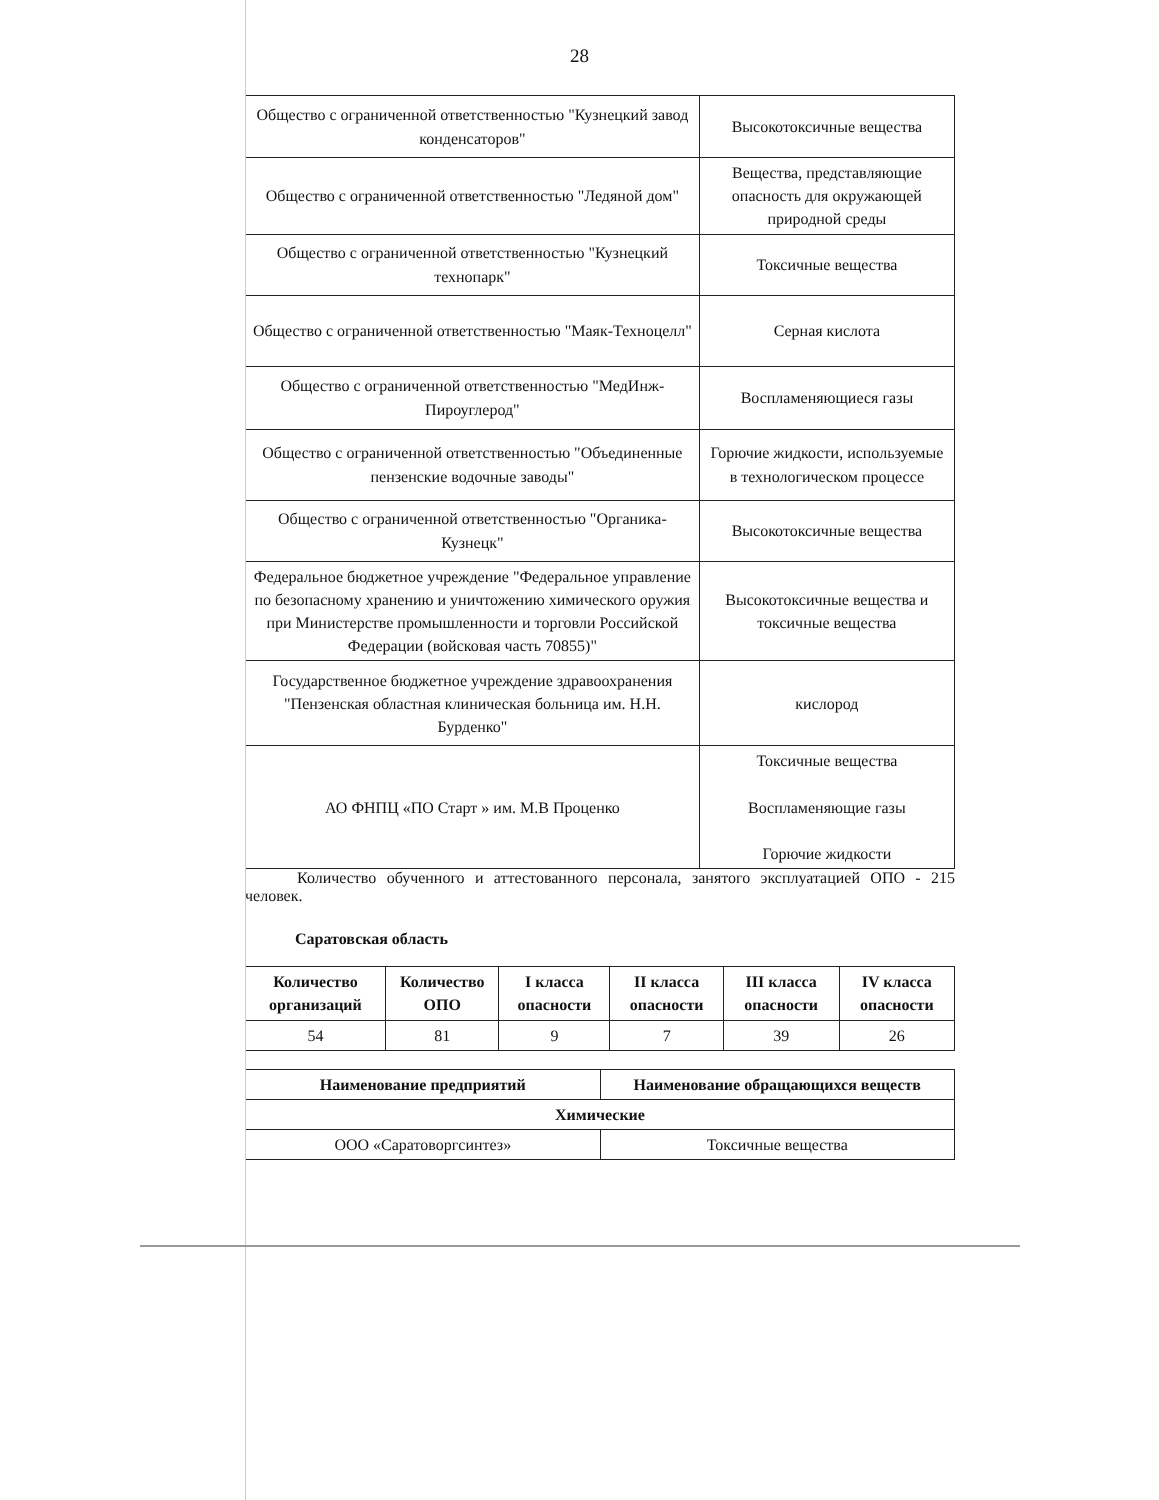28
| Общество с ограниченной ответственностью "Кузнецкий завод конденсаторов" | Высокотоксичные вещества |
| Общество с ограниченной ответственностью "Ледяной дом" | Вещества, представляющие опасность для окружающей природной среды |
| Общество с ограниченной ответственностью "Кузнецкий технопарк" | Токсичные вещества |
| Общество с ограниченной ответственностью "Маяк-Техноцелл" | Серная кислота |
| Общество с ограниченной ответственностью "МедИнж-Пироуглерод" | Воспламеняющиеся газы |
| Общество с ограниченной ответственностью "Объединенные пензенские водочные заводы" | Горючие жидкости, используемые в технологическом процессе |
| Общество с ограниченной ответственностью "Органика-Кузнецк" | Высокотоксичные вещества |
| Федеральное бюджетное учреждение "Федеральное управление по безопасному хранению и уничтожению химического оружия при Министерстве промышленности и торговли Российской Федерации (войсковая часть 70855)" | Высокотоксичные вещества и токсичные вещества |
| Государственное бюджетное учреждение здравоохранения "Пензенская областная клиническая больница им. Н.Н. Бурденко" | кислород |
| АО ФНПЦ «ПО Старт » им. М.В Проценко | Токсичные вещества Воспламеняющие газы Горючие жидкости |
Количество обученного и аттестованного персонала, занятого эксплуатацией ОПО - 215 человек.
Саратовская область
| Количество организаций | Количество ОПО | I класса опасности | II класса опасности | III класса опасности | IV класса опасности |
| --- | --- | --- | --- | --- | --- |
| 54 | 81 | 9 | 7 | 39 | 26 |
| Наименование предприятий | Наименование обращающихся веществ |
| --- | --- |
| Химические | |
| ООО «Саратоворгсинтез» | Токсичные вещества |